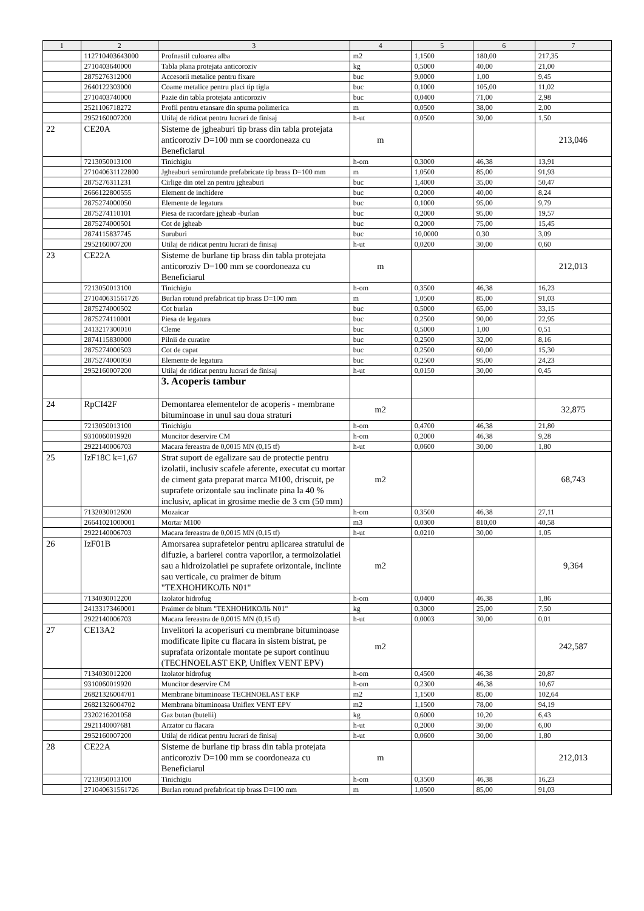| 1 | 2 | 3 | 4 | 5 | 6 | 7 |
| --- | --- | --- | --- | --- | --- | --- |
| | 112710403643000 | Profnastil culoarea alba | m2 | 1,1500 | 180,00 | 217,35 |
| | 2710403640000 | Tabla plana protejata anticoroziv | kg | 0,5000 | 40,00 | 21,00 |
| | 2875276312000 | Accesorii metalice pentru fixare | buc | 9,0000 | 1,00 | 9,45 |
| | 2640122303000 | Coame metalice pentru placi tip tigla | buc | 0,1000 | 105,00 | 11,02 |
| | 2710403740000 | Pazie din tabla protejata anticoroziv | buc | 0,0400 | 71,00 | 2,98 |
| | 2521106718272 | Profil pentru etansare din spuma polimerica | m | 0,0500 | 38,00 | 2,00 |
| | 2952160007200 | Utilaj de ridicat pentru lucrari de finisaj | h-ut | 0,0500 | 30,00 | 1,50 |
| 22 | CE20A | Sisteme de jgheaburi tip brass din tabla protejata anticoroziv D=100 mm se coordoneaza cu Beneficiarul | m | | | 213,046 |
| | 7213050013100 | Tinichigiu | h-om | 0,3000 | 46,38 | 13,91 |
| | 271040631122800 | Jgheaburi semirotunde prefabricate tip brass D=100 mm | m | 1,0500 | 85,00 | 91,93 |
| | 2875276311231 | Cirlige din otel zn pentru jgheaburi | buc | 1,4000 | 35,00 | 50,47 |
| | 2666122800555 | Element de inchidere | buc | 0,2000 | 40,00 | 8,24 |
| | 2875274000050 | Elemente de legatura | buc | 0,1000 | 95,00 | 9,79 |
| | 2875274110101 | Piesa de racordare jgheab -burlan | buc | 0,2000 | 95,00 | 19,57 |
| | 2875274000501 | Cot de jgheab | buc | 0,2000 | 75,00 | 15,45 |
| | 2874115837745 | Suruburi | buc | 10,0000 | 0,30 | 3,09 |
| | 2952160007200 | Utilaj de ridicat pentru lucrari de finisaj | h-ut | 0,0200 | 30,00 | 0,60 |
| 23 | CE22A | Sisteme de burlane tip brass din tabla protejata anticoroziv D=100 mm se coordoneaza cu Beneficiarul | m | | | 212,013 |
| | 7213050013100 | Tinichigiu | h-om | 0,3500 | 46,38 | 16,23 |
| | 271040631561726 | Burlan rotund prefabricat tip brass D=100 mm | m | 1,0500 | 85,00 | 91,03 |
| | 2875274000502 | Cot burlan | buc | 0,5000 | 65,00 | 33,15 |
| | 2875274110001 | Piesa de legatura | buc | 0,2500 | 90,00 | 22,95 |
| | 2413217300010 | Cleme | buc | 0,5000 | 1,00 | 0,51 |
| | 2874115830000 | Pilnii de curatire | buc | 0,2500 | 32,00 | 8,16 |
| | 2875274000503 | Cot de capat | buc | 0,2500 | 60,00 | 15,30 |
| | 2875274000050 | Elemente de legatura | buc | 0,2500 | 95,00 | 24,23 |
| | 2952160007200 | Utilaj de ridicat pentru lucrari de finisaj | h-ut | 0,0150 | 30,00 | 0,45 |
| | | 3. Acoperis tambur | | | | |
| 24 | RpCI42F | Demontarea elementelor de acoperis - membrane bituminoase in unul sau doua straturi | m2 | | | 32,875 |
| | 7213050013100 | Tinichigiu | h-om | 0,4700 | 46,38 | 21,80 |
| | 9310060019920 | Muncitor deservire CM | h-om | 0,2000 | 46,38 | 9,28 |
| | 2922140006703 | Macara fereastra de 0,0015 MN (0,15 tf) | h-ut | 0,0600 | 30,00 | 1,80 |
| 25 | IzF18C k=1,67 | Strat suport de egalizare sau de protectie pentru izolatii, inclusiv scafele aferente, executat cu mortar de ciment gata preparat marca M100, driscuit, pe suprafete orizontale sau inclinate pina la 40 % inclusiv, aplicat in grosime medie de 3 cm (50 mm) | m2 | | | 68,743 |
| | 7132030012600 | Mozaicar | h-om | 0,3500 | 46,38 | 27,11 |
| | 26641021000001 | Mortar M100 | m3 | 0,0300 | 810,00 | 40,58 |
| | 2922140006703 | Macara fereastra de 0,0015 MN (0,15 tf) | h-ut | 0,0210 | 30,00 | 1,05 |
| 26 | IzF01B | Amorsarea suprafetelor pentru aplicarea stratului de difuzie, a barierei contra vaporilor, a termoizolatiei sau a hidroizolatiei pe suprafete orizontale, inclinte sau verticale, cu praimer de bitum "ТЕХНОНИКОЛЬ N01" | m2 | | | 9,364 |
| | 7134030012200 | Izolator hidrofug | h-om | 0,0400 | 46,38 | 1,86 |
| | 24133173460001 | Praimer de bitum "ТЕХНОНИКОЛЬ N01" | kg | 0,3000 | 25,00 | 7,50 |
| | 2922140006703 | Macara fereastra de 0,0015 MN (0,15 tf) | h-ut | 0,0003 | 30,00 | 0,01 |
| 27 | CE13A2 | Invelitori la acoperisuri cu membrane bituminoase modificate lipite cu flacara in sistem bistrat, pe suprafata orizontale montate pe suport continuu (TECHNOELAST EKP, Uniflex VENT EPV) | m2 | | | 242,587 |
| | 7134030012200 | Izolator hidrofug | h-om | 0,4500 | 46,38 | 20,87 |
| | 9310060019920 | Muncitor deservire CM | h-om | 0,2300 | 46,38 | 10,67 |
| | 26821326004701 | Membrane bituminoase TECHNOELAST EKP | m2 | 1,1500 | 85,00 | 102,64 |
| | 26821326004702 | Membrana bituminoasa Uniflex VENT EPV | m2 | 1,1500 | 78,00 | 94,19 |
| | 2320216201058 | Gaz butan (butelii) | kg | 0,6000 | 10,20 | 6,43 |
| | 2921140007681 | Arzator cu flacara | h-ut | 0,2000 | 30,00 | 6,00 |
| | 2952160007200 | Utilaj de ridicat pentru lucrari de finisaj | h-ut | 0,0600 | 30,00 | 1,80 |
| 28 | CE22A | Sisteme de burlane tip brass din tabla protejata anticoroziv D=100 mm se coordoneaza cu Beneficiarul | m | | | 212,013 |
| | 7213050013100 | Tinichigiu | h-om | 0,3500 | 46,38 | 16,23 |
| | 271040631561726 | Burlan rotund prefabricat tip brass D=100 mm | m | 1,0500 | 85,00 | 91,03 |